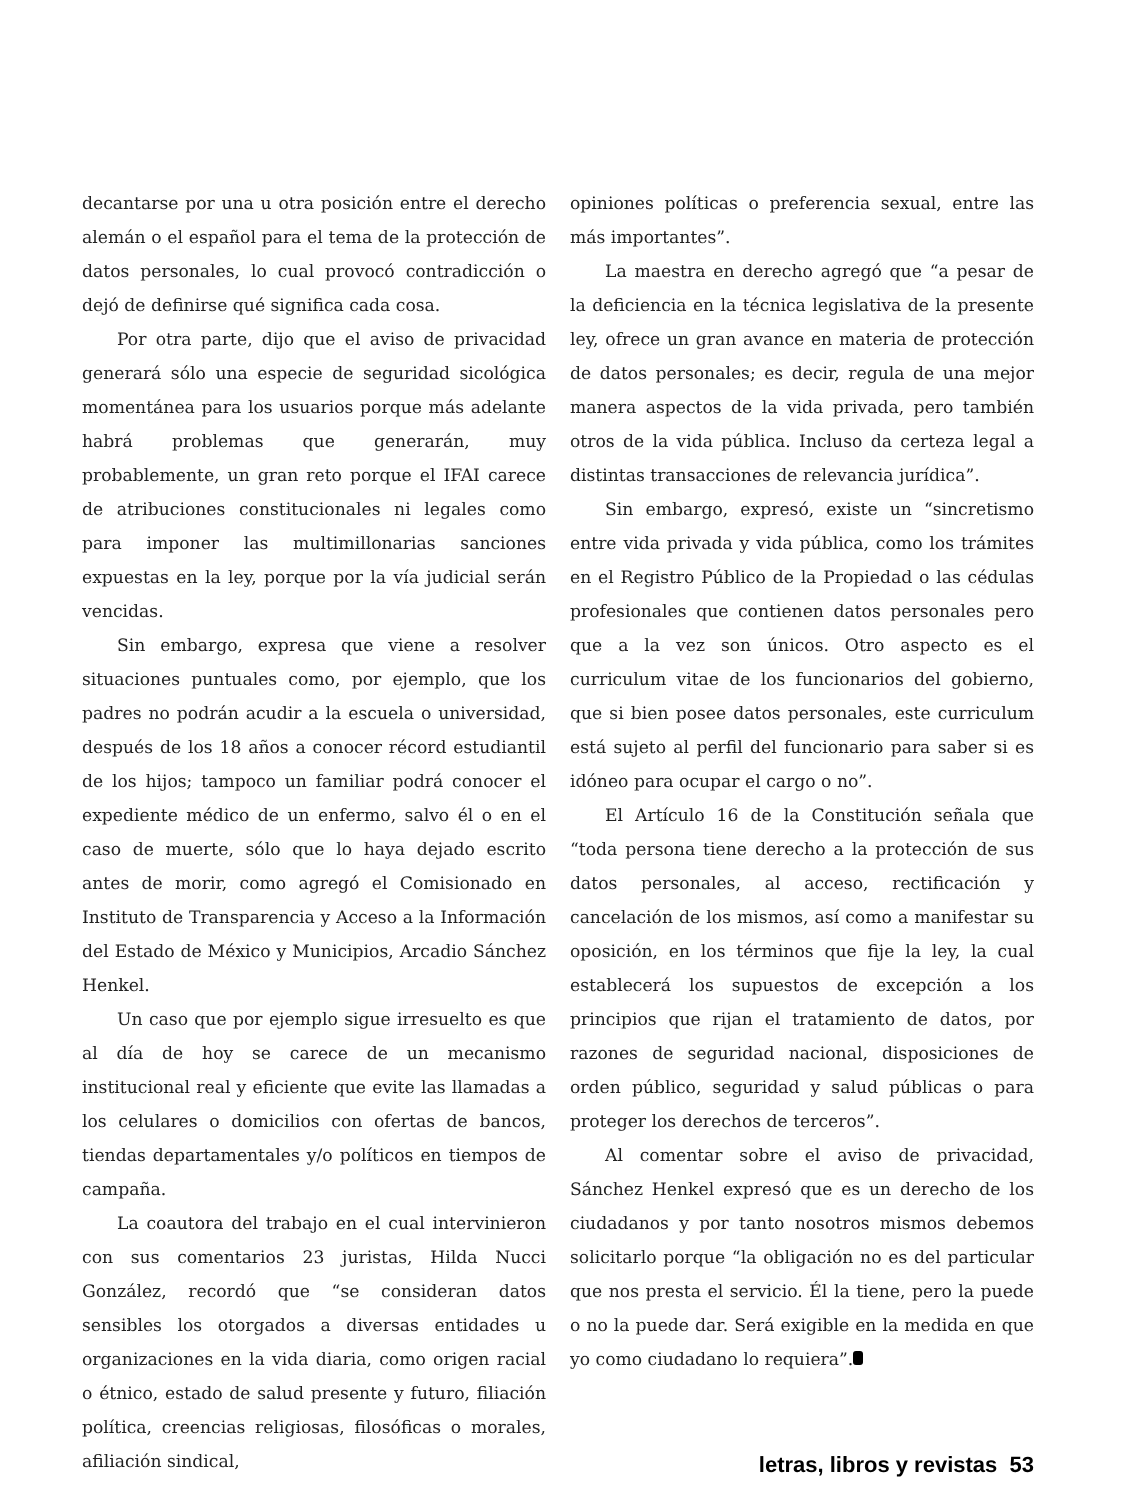decantarse por una u otra posición entre el derecho alemán o el español para el tema de la protección de datos personales, lo cual provocó contradicción o dejó de definirse qué significa cada cosa.
Por otra parte, dijo que el aviso de privacidad generará sólo una especie de seguridad sicológica momentánea para los usuarios porque más adelante habrá problemas que generarán, muy probablemente, un gran reto porque el IFAI carece de atribuciones constitucionales ni legales como para imponer las multimillonarias sanciones expuestas en la ley, porque por la vía judicial serán vencidas.
Sin embargo, expresa que viene a resolver situaciones puntuales como, por ejemplo, que los padres no podrán acudir a la escuela o universidad, después de los 18 años a conocer récord estudiantil de los hijos; tampoco un familiar podrá conocer el expediente médico de un enfermo, salvo él o en el caso de muerte, sólo que lo haya dejado escrito antes de morir, como agregó el Comisionado en Instituto de Transparencia y Acceso a la Información del Estado de México y Municipios, Arcadio Sánchez Henkel.
Un caso que por ejemplo sigue irresuelto es que al día de hoy se carece de un mecanismo institucional real y eficiente que evite las llamadas a los celulares o domicilios con ofertas de bancos, tiendas departamentales y/o políticos en tiempos de campaña.
La coautora del trabajo en el cual intervinieron con sus comentarios 23 juristas, Hilda Nucci González, recordó que “se consideran datos sensibles los otorgados a diversas entidades u organizaciones en la vida diaria, como origen racial o étnico, estado de salud presente y futuro, filiación política, creencias religiosas, filosóficas o morales, afiliación sindical,
opiniones políticas o preferencia sexual, entre las más importantes”.
La maestra en derecho agregó que “a pesar de la deficiencia en la técnica legislativa de la presente ley, ofrece un gran avance en materia de protección de datos personales; es decir, regula de una mejor manera aspectos de la vida privada, pero también otros de la vida pública. Incluso da certeza legal a distintas transacciones de relevancia jurídica”.
Sin embargo, expresó, existe un “sincretismo entre vida privada y vida pública, como los trámites en el Registro Público de la Propiedad o las cédulas profesionales que contienen datos personales pero que a la vez son únicos. Otro aspecto es el curriculum vitae de los funcionarios del gobierno, que si bien posee datos personales, este curriculum está sujeto al perfil del funcionario para saber si es idóneo para ocupar el cargo o no”.
El Artículo 16 de la Constitución señala que “toda persona tiene derecho a la protección de sus datos personales, al acceso, rectificación y cancelación de los mismos, así como a manifestar su oposición, en los términos que fije la ley, la cual establecerá los supuestos de excepción a los principios que rijan el tratamiento de datos, por razones de seguridad nacional, disposiciones de orden público, seguridad y salud públicas o para proteger los derechos de terceros”.
Al comentar sobre el aviso de privacidad, Sánchez Henkel expresó que es un derecho de los ciudadanos y por tanto nosotros mismos debemos solicitarlo porque “la obligación no es del particular que nos presta el servicio. Él la tiene, pero la puede o no la puede dar. Será exigible en la medida en que yo como ciudadano lo requiera”.
letras, libros y revistas 53